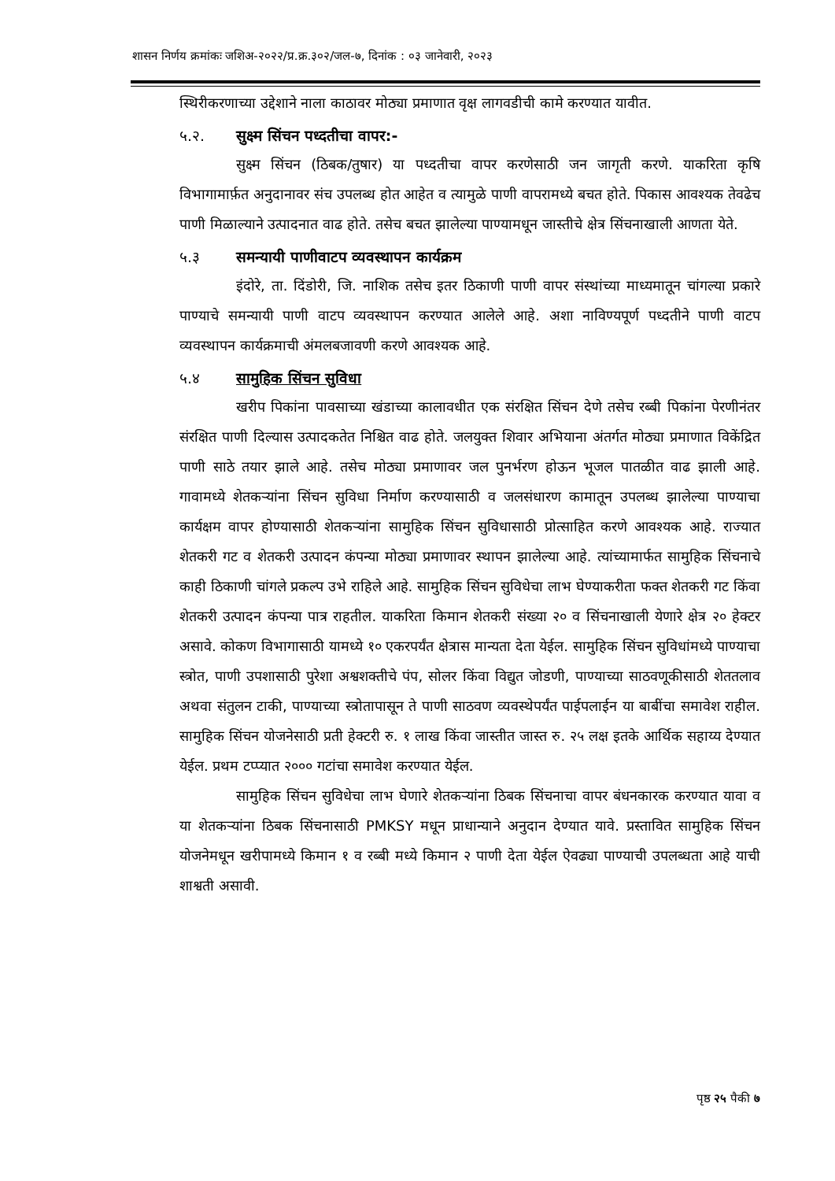शासन निर्णय क्रमांकः जशिअ-२०२२/प्र.क्र.३०२/जल-७, दिनांक : ०३ जानेवारी, २०२३
स्थिरीकरणाच्या उद्देशाने नाला काठावर मोठ्या प्रमाणात वृक्ष लागवडीची कामे करण्यात यावीत.
५.२. सुक्ष्म सिंचन पध्दतीचा वापर:-
सुक्ष्म सिंचन (ठिबक/तुषार) या पध्दतीचा वापर करणेसाठी जन जागृती करणे. याकरिता कृषि विभागामार्फ़त अनुदानावर संच उपलब्ध होत आहेत व त्यामुळे पाणी वापरामध्ये बचत होते. पिकास आवश्यक तेवढेच पाणी मिळाल्याने उत्पादनात वाढ होते. तसेच बचत झालेल्या पाण्यामधून जास्तीचे क्षेत्र सिंचनाखाली आणता येते.
५.३ समन्यायी पाणीवाटप व्यवस्थापन कार्यक्रम
इंदोरे, ता. दिंडोरी, जि. नाशिक तसेच इतर ठिकाणी पाणी वापर संस्थांच्या माध्यमातून चांगल्या प्रकारे पाण्याचे समन्यायी पाणी वाटप व्यवस्थापन करण्यात आलेले आहे. अशा नाविण्यपूर्ण पध्दतीने पाणी वाटप व्यवस्थापन कार्यक्रमाची अंमलबजावणी करणे आवश्यक आहे.
५.४ सामुहिक सिंचन सुविधा
खरीप पिकांना पावसाच्या खंडाच्या कालावधीत एक संरक्षित सिंचन देणे तसेच रब्बी पिकांना पेरणीनंतर संरक्षित पाणी दिल्यास उत्पादकतेत निश्चित वाढ होते. जलयुक्त शिवार अभियाना अंतर्गत मोठ्या प्रमाणात विकेंद्रित पाणी साठे तयार झाले आहे. तसेच मोठ्या प्रमाणावर जल पुनर्भरण होऊन भूजल पातळीत वाढ झाली आहे. गावामध्ये शेतकऱ्यांना सिंचन सुविधा निर्माण करण्यासाठी व जलसंधारण कामातून उपलब्ध झालेल्या पाण्याचा कार्यक्षम वापर होण्यासाठी शेतकऱ्यांना सामुहिक सिंचन सुविधासाठी प्रोत्साहित करणे आवश्यक आहे. राज्यात शेतकरी गट व शेतकरी उत्पादन कंपन्या मोठ्या प्रमाणावर स्थापन झालेल्या आहे. त्यांच्यामार्फत सामुहिक सिंचनाचे काही ठिकाणी चांगले प्रकल्प उभे राहिले आहे. सामुहिक सिंचन सुविधेचा लाभ घेण्याकरीता फक्त शेतकरी गट किंवा शेतकरी उत्पादन कंपन्या पात्र राहतील. याकरिता किमान शेतकरी संख्या २० व सिंचनाखाली येणारे क्षेत्र २० हेक्टर असावे. कोकण विभागासाठी यामध्ये १० एकरपर्यंत क्षेत्रास मान्यता देता येईल. सामुहिक सिंचन सुविधांमध्ये पाण्याचा स्त्रोत, पाणी उपशासाठी पुरेशा अश्वशक्तीचे पंप, सोलर किंवा विद्युत जोडणी, पाण्याच्या साठवणूकीसाठी शेततलाव अथवा संतुलन टाकी, पाण्याच्या स्त्रोतापासून ते पाणी साठवण व्यवस्थेपर्यंत पाईपलाईन या बाबींचा समावेश राहील. सामुहिक सिंचन योजनेसाठी प्रती हेक्टरी रु. १ लाख किंवा जास्तीत जास्त रु. २५ लक्ष इतके आर्थिक सहाय्य देण्यात येईल. प्रथम टप्प्यात २००० गटांचा समावेश करण्यात येईल.
सामुहिक सिंचन सुविधेचा लाभ घेणारे शेतकऱ्यांना ठिबक सिंचनाचा वापर बंधनकारक करण्यात यावा व या शेतकऱ्यांना ठिबक सिंचनासाठी PMKSY मधून प्राधान्याने अनुदान देण्यात यावे. प्रस्तावित सामुहिक सिंचन योजनेमधून खरीपामध्ये किमान १ व रब्बी मध्ये किमान २ पाणी देता येईल ऐवढ्या पाण्याची उपलब्धता आहे याची शाश्वती असावी.
पृष्ठ २५ पैकी ७